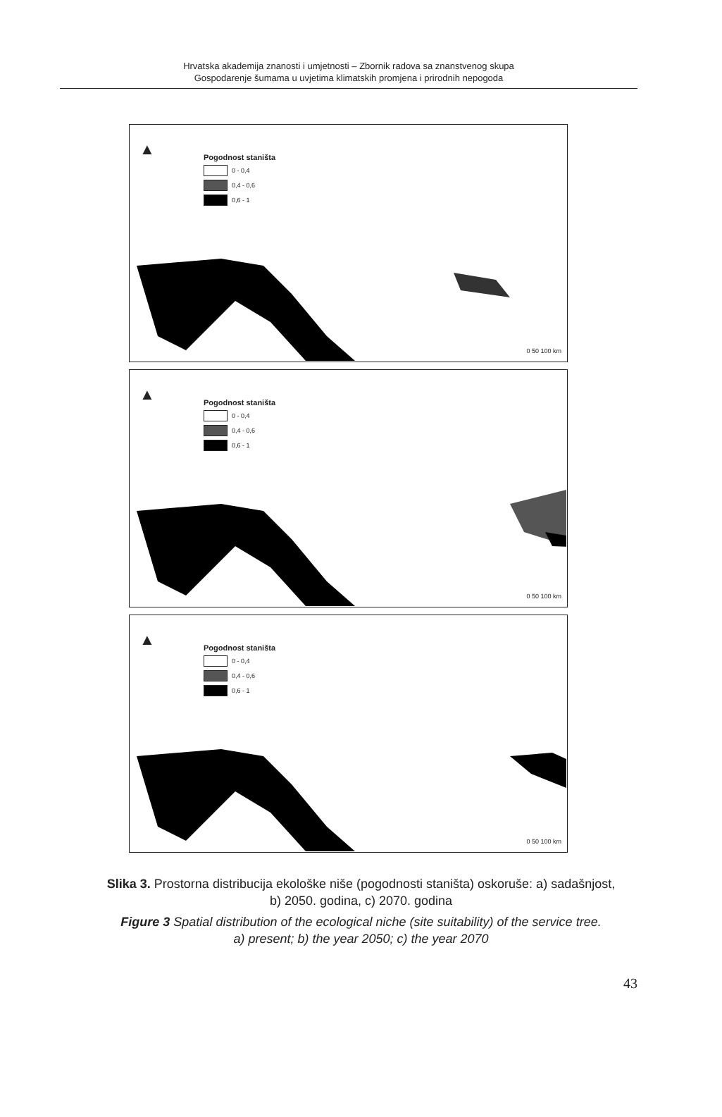Hrvatska akademija znanosti i umjetnosti – Zbornik radova sa znanstvenog skupa
Gospodarenje šumama u uvjetima klimatskih promjena i prirodnih nepogoda
▲
Pogodnost staništa
0 - 0,4
0,4 - 0,6
0,6 - 1
0 50 100 km
▲
Pogodnost staništa
0 - 0,4
0,4 - 0,6
0,6 - 1
0 50 100 km
▲
Pogodnost staništa
0 - 0,4
0,4 - 0,6
0,6 - 1
0 50 100 km
Slika 3. Prostorna distribucija ekološke niše (pogodnosti staništa) oskoruše: a) sadašnjost,
b) 2050. godina, c) 2070. godina
Figure 3 Spatial distribution of the ecological niche (site suitability) of the service tree.
a) present; b) the year 2050; c) the year 2070
43